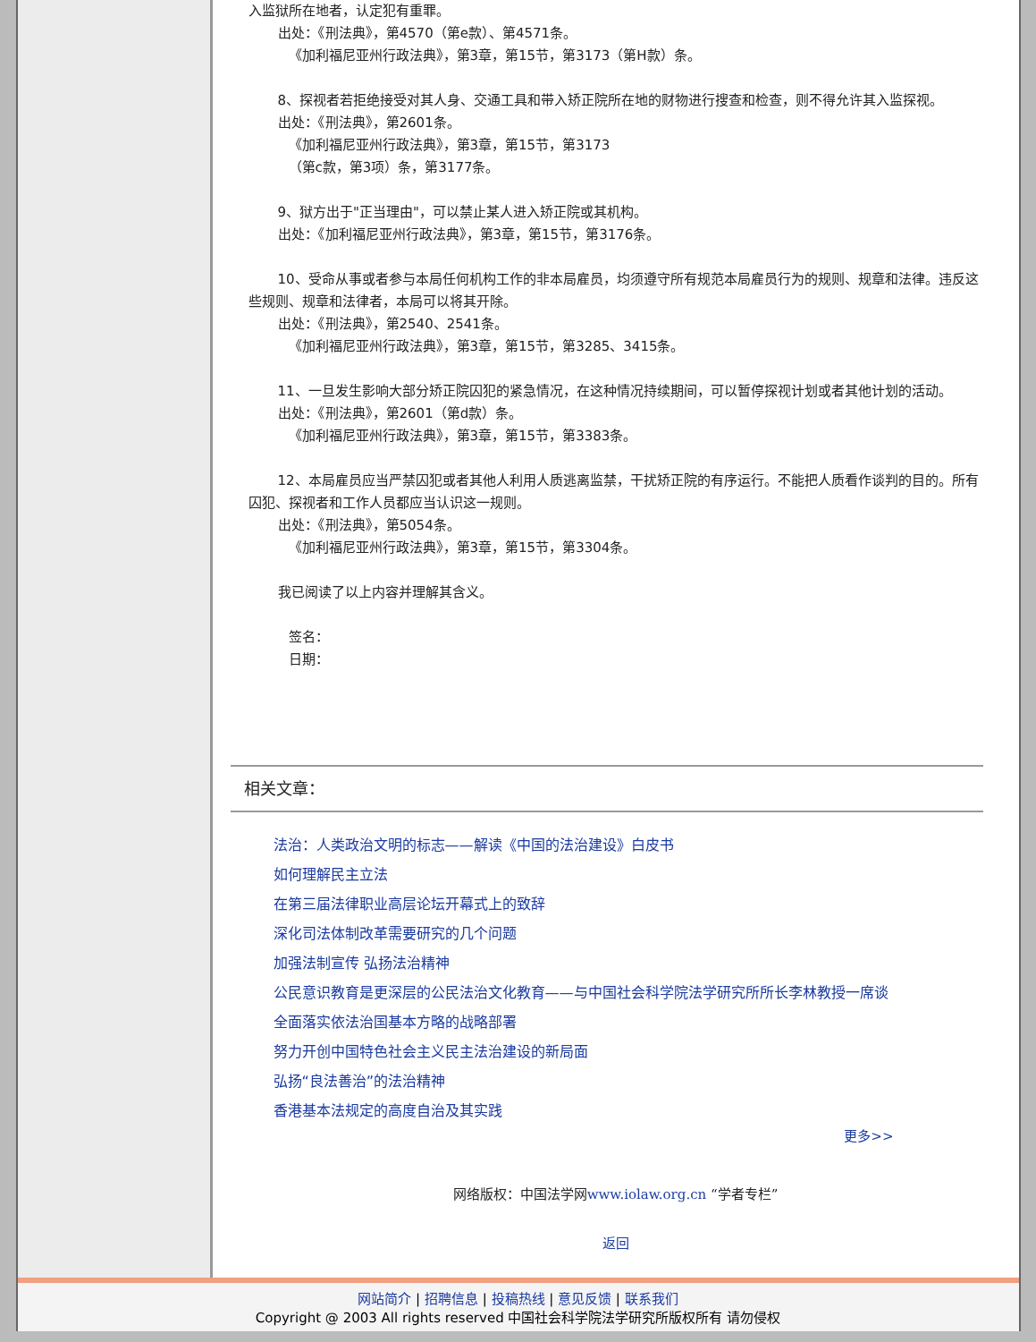入监狱所在地者，认定犯有重罪。
出处：《刑法典》，第4570（第e款）、第4571条。
《加利福尼亚州行政法典》，第3章，第15节，第3173（第H款）条。
8、探视者若拒绝接受对其人身、交通工具和带入矫正院所在地的财物进行搜查和检查，则不得允许其入监探视。
出处：《刑法典》，第2601条。
《加利福尼亚州行政法典》，第3章，第15节，第3173
（第c款，第3项）条，第3177条。
9、狱方出于"正当理由"，可以禁止某人进入矫正院或其机构。
出处：《加利福尼亚州行政法典》，第3章，第15节，第3176条。
10、受命从事或者参与本局任何机构工作的非本局雇员，均须遵守所有规范本局雇员行为的规则、规章和法律。违反这些规则、规章和法律者，本局可以将其开除。
出处：《刑法典》，第2540、2541条。
《加利福尼亚州行政法典》，第3章，第15节，第3285、3415条。
11、一旦发生影响大部分矫正院囚犯的紧急情况，在这种情况持续期间，可以暂停探视计划或者其他计划的活动。
出处：《刑法典》，第2601（第d款）条。
《加利福尼亚州行政法典》，第3章，第15节，第3383条。
12、本局雇员应当严禁囚犯或者其他人利用人质逃离监禁，干扰矫正院的有序运行。不能把人质看作谈判的目的。所有囚犯、探视者和工作人员都应当认识这一规则。
出处：《刑法典》，第5054条。
《加利福尼亚州行政法典》，第3章，第15节，第3304条。
我已阅读了以上内容并理解其含义。
签名：
日期：
相关文章：
法治：人类政治文明的标志——解读《中国的法治建设》白皮书
如何理解民主立法
在第三届法律职业高层论坛开幕式上的致辞
深化司法体制改革需要研究的几个问题
加强法制宣传 弘扬法治精神
公民意识教育是更深层的公民法治文化教育——与中国社会科学院法学研究所所长李林教授一席谈
全面落实依法治国基本方略的战略部署
努力开创中国特色社会主义民主法治建设的新局面
弘扬“良法善治”的法治精神
香港基本法规定的高度自治及其实践
更多>>
网络版权：中国法学网www.iolaw.org.cn “学者专栏”
返回
网站简介 | 招聘信息 | 投稿热线 | 意见反馈 | 联系我们
Copyright @ 2003 All rights reserved 中国社会科学院法学研究所版权所有 请勿侵权